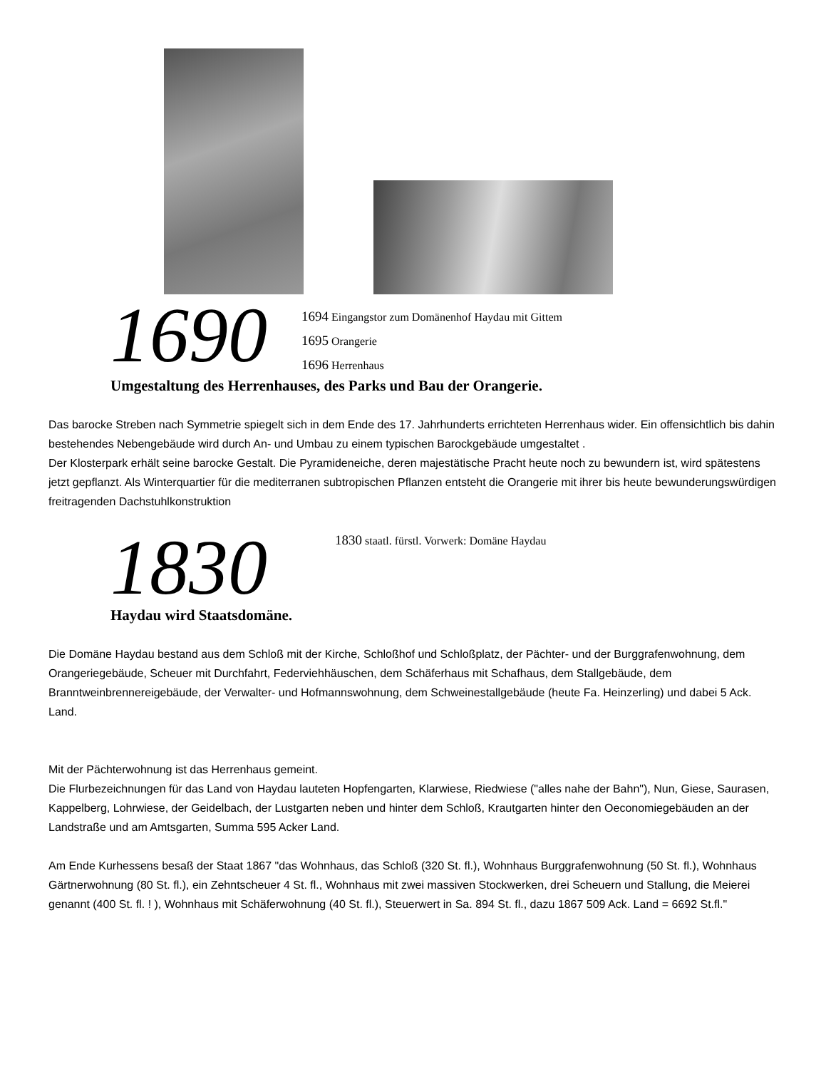1690
1694 Eingangstor zum Domänenhof Haydau mit Gittem
1695 Orangerie
1696 Herrenhaus
Umgestaltung des Herrenhauses, des Parks und Bau der Orangerie.
Das barocke Streben nach Symmetrie spiegelt sich in dem Ende des 17. Jahrhunderts errichteten Herrenhaus wider. Ein offensichtlich bis dahin bestehendes Nebengebäude wird durch An- und Umbau zu einem typischen Barockgebäude umgestaltet .
Der Klosterpark erhält seine barocke Gestalt. Die Pyramideneiche, deren majestätische Pracht heute noch zu bewundern ist, wird spätestens jetzt gepflanzt. Als Winterquartier für die mediterranen subtropischen Pflanzen entsteht die Orangerie mit ihrer bis heute bewunderungswürdigen freitragenden Dachstuhlkonstruktion
1830
1830 staatl. fürstl. Vorwerk: Domäne Haydau
Haydau wird Staatsdomäne.
Die Domäne Haydau bestand aus dem Schloß mit der Kirche, Schloßhof und Schloßplatz, der Pächter- und der Burggrafenwohnung, dem Orangeriegebäude, Scheuer mit Durchfahrt, Federviehhäuschen, dem Schäferhaus mit Schafhaus, dem Stallgebäude, dem Branntweinbrennereigebäude, der Verwalter- und Hofmannswohnung, dem Schweinestallgebäude (heute Fa. Heinzerling) und dabei 5 Ack. Land.
Mit der Pächterwohnung ist das Herrenhaus gemeint.
Die Flurbezeichnungen für das Land von Haydau lauteten Hopfengarten, Klarwiese, Riedwiese ("alles nahe der Bahn"), Nun, Giese, Saurasen, Kappelberg, Lohrwiese, der Geidelbach, der Lustgarten neben und hinter dem Schloß, Krautgarten hinter den Oeconomiegebäuden an der Landstraße und am Amtsgarten, Summa 595 Acker Land.
Am Ende Kurhessens besaß der Staat 1867 "das Wohnhaus, das Schloß (320 St. fl.), Wohnhaus Burggrafenwohnung (50 St. fl.), Wohnhaus Gärtnerwohnung (80 St. fl.), ein Zehntscheuer 4 St. fl., Wohnhaus mit zwei massiven Stockwerken, drei Scheuern und Stallung, die Meierei genannt (400 St. fl. ! ), Wohnhaus mit Schäferwohnung (40 St. fl.), Steuerwert in Sa. 894 St. fl., dazu 1867 509 Ack. Land = 6692 St.fl."